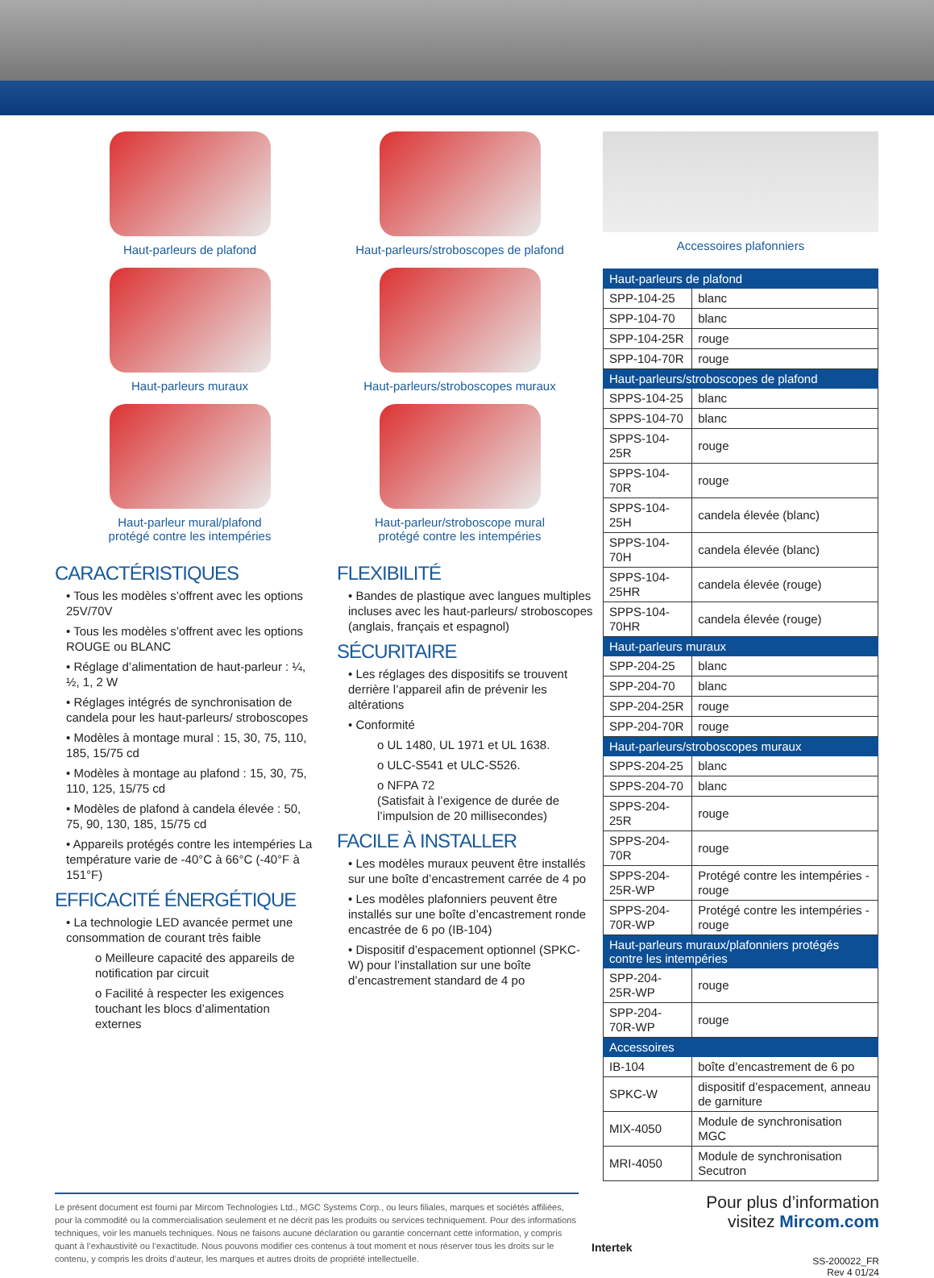Haut-parleurs de plafond
Haut-parleurs/stroboscopes de plafond
Haut-parleurs muraux
Haut-parleurs/stroboscopes muraux
Haut-parleur mural/plafond
protégé contre les intempéries
Haut-parleur/stroboscope mural
protégé contre les intempéries
CARACTÉRISTIQUES
• Tous les modèles s’offrent avec les options 25V/70V
• Tous les modèles s’offrent avec les options ROUGE ou BLANC
• Réglage d’alimentation de haut-parleur : ¼, ½, 1, 2 W
• Réglages intégrés de synchronisation de candela pour les haut-parleurs/ stroboscopes
• Modèles à montage mural : 15, 30, 75, 110, 185, 15/75 cd
• Modèles à montage au plafond : 15, 30, 75, 110, 125, 15/75 cd
• Modèles de plafond à candela élevée : 50, 75, 90, 130, 185, 15/75 cd
• Appareils protégés contre les intempéries La température varie de -40°C à 66°C (-40°F à 151°F)
EFFICACITÉ ÉNERGÉTIQUE
• La technologie LED avancée permet une consommation de courant très faible
o Meilleure capacité des appareils de notification par circuit
o Facilité à respecter les exigences touchant les blocs d’alimentation externes
FLEXIBILITÉ
• Bandes de plastique avec langues multiples incluses avec les haut-parleurs/ stroboscopes (anglais, français et espagnol)
SÉCURITAIRE
• Les réglages des dispositifs se trouvent derrière l’appareil afin de prévenir les altérations
• Conformité
o UL 1480, UL 1971 et UL 1638.
o ULC-S541 et ULC-S526.
o NFPA 72
(Satisfait à l’exigence de durée de l’impulsion de 20 millisecondes)
FACILE À INSTALLER
• Les modèles muraux peuvent être installés sur une boîte d’encastrement carrée de 4 po
• Les modèles plafonniers peuvent être installés sur une boîte d’encastrement ronde encastrée de 6 po (IB-104)
• Dispositif d’espacement optionnel (SPKC-W) pour l’installation sur une boîte d’encastrement standard de 4 po
Accessoires plafonniers
| Haut-parleurs de plafond | |
| --- | --- |
| SPP-104-25 | blanc |
| SPP-104-70 | blanc |
| SPP-104-25R | rouge |
| SPP-104-70R | rouge |
| Haut-parleurs/stroboscopes de plafond | |
| SPPS-104-25 | blanc |
| SPPS-104-70 | blanc |
| SPPS-104-25R | rouge |
| SPPS-104-70R | rouge |
| SPPS-104-25H | candela élevée (blanc) |
| SPPS-104-70H | candela élevée (blanc) |
| SPPS-104-25HR | candela élevée (rouge) |
| SPPS-104-70HR | candela élevée (rouge) |
| Haut-parleurs muraux | |
| SPP-204-25 | blanc |
| SPP-204-70 | blanc |
| SPP-204-25R | rouge |
| SPP-204-70R | rouge |
| Haut-parleurs/stroboscopes muraux | |
| SPPS-204-25 | blanc |
| SPPS-204-70 | blanc |
| SPPS-204-25R | rouge |
| SPPS-204-70R | rouge |
| SPPS-204-25R-WP | Protégé contre les intempéries - rouge |
| SPPS-204-70R-WP | Protégé contre les intempéries - rouge |
| Haut-parleurs muraux/plafonniers protégés contre les intempéries | |
| SPP-204-25R-WP | rouge |
| SPP-204-70R-WP | rouge |
| Accessoires | |
| IB-104 | boîte d’encastrement de 6 po |
| SPKC-W | dispositif d’espacement, anneau de garniture |
| MIX-4050 | Module de synchronisation MGC |
| MRI-4050 | Module de synchronisation Secutron |
Le présent document est fourni par Mircom Technologies Ltd., MGC Systems Corp., ou leurs filiales, marques et sociétés affiliées, pour la commodité ou la commercialisation seulement et ne décrit pas les produits ou services techniquement. Pour des informations techniques, voir les manuels techniques. Nous ne faisons aucune déclaration ou garantie concernant cette information, y compris quant à l’exhaustivité ou l’exactitude. Nous pouvons modifier ces contenus à tout moment et nous réserver tous les droits sur le contenu, y compris les droits d’auteur, les marques et autres droits de propriété intellectuelle.
Intertek
Pour plus d’information
visitez Mircom.com
SS-200022_FR
Rev 4 01/24